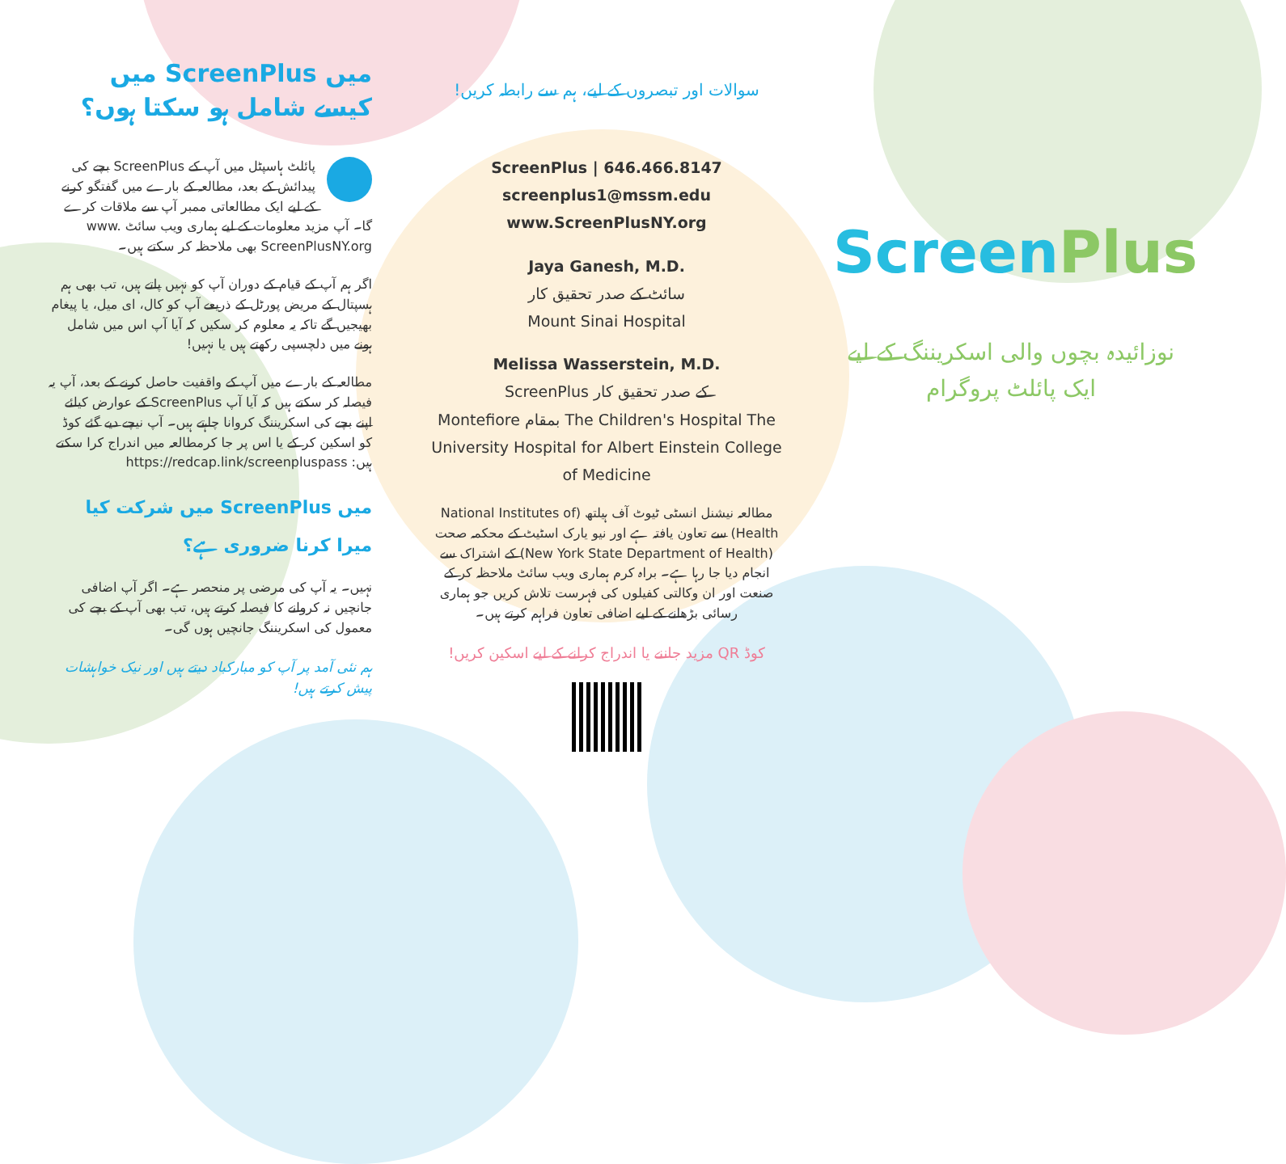میں ScreenPlus میں کیسے شامل ہو سکتا ہوں؟
پائلٹ ہاسپٹل میں آپ کے ScreenPlus بچے کی پیدائش کے بعد، مطالعہ کے بارے میں گفتگو کرنے کے لیے ایک مطالعاتی ممبر آپ سے ملاقات کرے گا۔ آپ مزید معلومات کے لیے ہماری ویب سائٹ www. ScreenPlusNY.org بھی ملاحظہ کر سکتے ہیں۔
اگر ہم آپ کے قیام کے دوران آپ کو نہیں پاتے ہیں، تب بھی ہم ہسپتال کے مریض پورٹل کے ذریعے آپ کو کال، ای میل، یا پیغام بھیجیں گے تاکہ یہ معلوم کر سکیں کہ آیا آپ اس میں شامل ہونے میں دلچسپی رکھتے ہیں یا نہیں!
مطالعہ کے بارے میں آپ کے واقفیت حاصل کرنے کے بعد، آپ یہ فیصلہ کر سکتے ہیں کہ آیا آپ ScreenPlus کے عوارض کیلئے اپنے بچے کی اسکریننگ کروانا چاہتے ہیں۔ آپ نیچے دیے گئے کوڈ کو اسکین کر کے یا اس پر جا کرمطالعہ میں اندراج کرا سکتے ہیں: https://redcap.link/screenpluspass
میں ScreenPlus میں شرکت کیا میرا کرنا ضروری ہے؟
نہیں۔ یہ آپ کی مرضی پر منحصر ہے۔ اگر آپ اضافی جانچیں نہ کروانے کا فیصلہ کرتے ہیں، تب بھی آپ کے بچے کی معمول کی اسکریننگ جانچیں ہوں گی۔
ہم نئی آمد پر آپ کو مبارکباد دیتے ہیں اور نیک خواہشات پیش کرتے ہیں!
سوالات اور تبصروں کے لیے، ہم سے رابطہ کریں!
ScreenPlus | 646.466.8147
screenplus1@mssm.edu
www.ScreenPlusNY.org
Jaya Ganesh, M.D.
سائٹ کے صدر تحقیق کار
Mount Sinai Hospital
Melissa Wasserstein, M.D.
ScreenPlus کے صدر تحقیق کار
Montefiore بمقام The Children's Hospital The University Hospital for Albert Einstein College of Medicine
مطالعہ نیشنل انسٹی ٹیوٹ آف ہیلتھ (National Institutes of Health) سے تعاون یافتہ ہے اور نیو یارک اسٹیٹ کے محکمہ صحت (New York State Department of Health) کے اشتراک سے انجام دیا جا رہا ہے۔ براہ کرم ہماری ویب سائٹ ملاحظہ کر کے صنعت اور ان وکالتی کفیلوں کی فہرست تلاش کریں جو ہماری رسائی بڑھانے کے لیے اضافی تعاون فراہم کرتے ہیں۔
کوڈ QR مزید جاننے یا اندراج کرانے کے لیے اسکین کریں!
ScreenPlus
نوزائیدہ بچوں والی اسکریننگ کے لیے ایک پائلٹ پروگرام